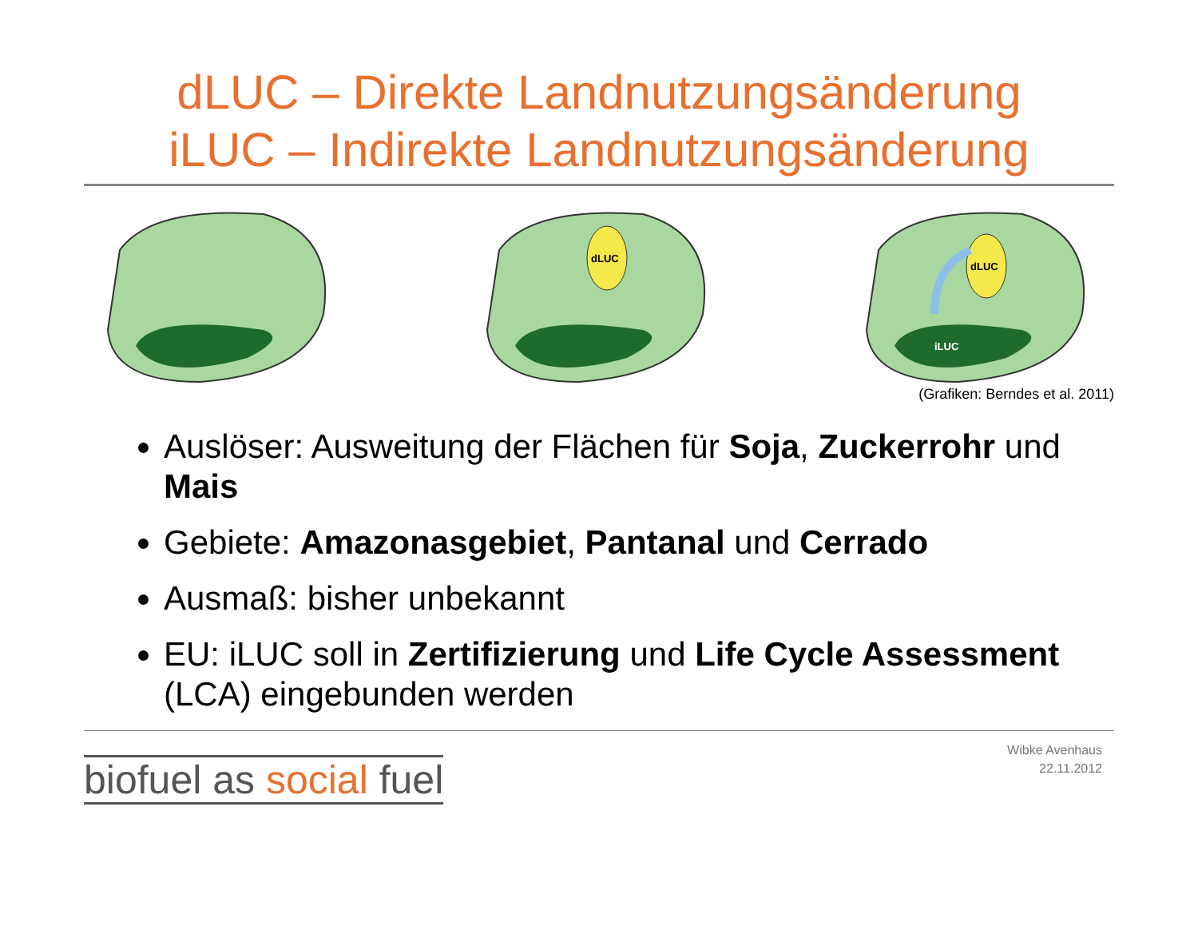dLUC – Direkte Landnutzungsänderung
iLUC – Indirekte Landnutzungsänderung
dLUC
dLUC
iLUC
(Grafiken: Berndes et al. 2011)
Auslöser: Ausweitung der Flächen für Soja, Zuckerrohr und Mais
Gebiete: Amazonasgebiet, Pantanal und Cerrado
Ausmaß: bisher unbekannt
EU: iLUC soll in Zertifizierung und Life Cycle Assessment (LCA) eingebunden werden
biofuel as social fuel
Wibke Avenhaus
22.11.2012